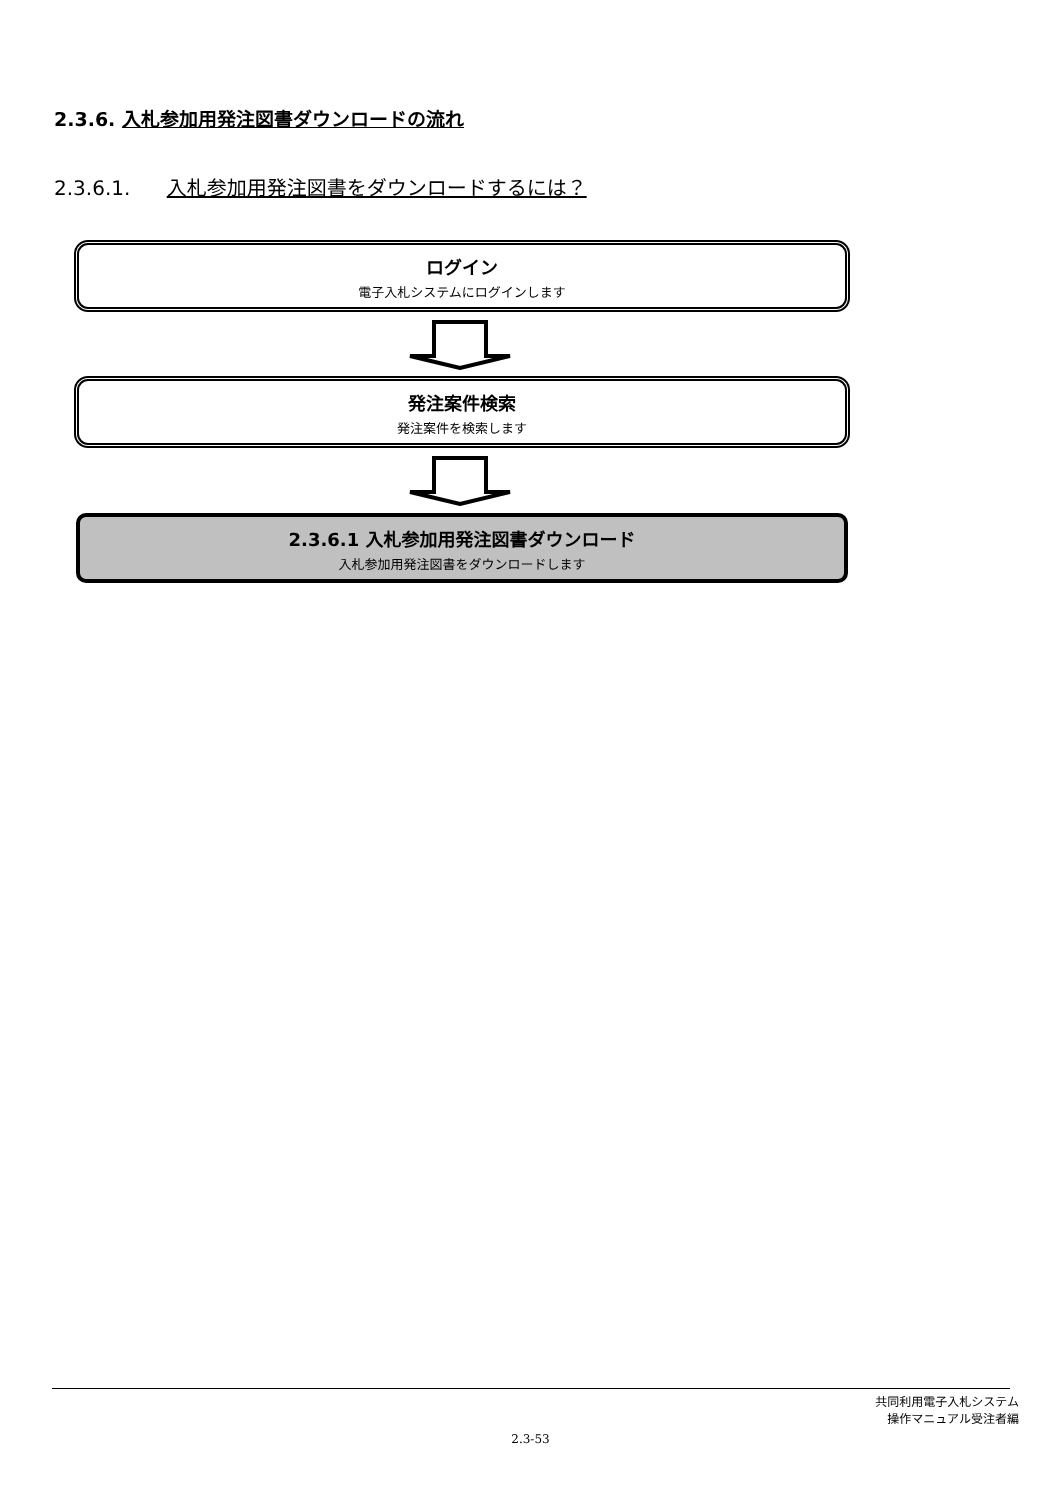2.3.6. 入札参加用発注図書ダウンロードの流れ
2.3.6.1. 入札参加用発注図書をダウンロードするには？
ログイン
電子入札システムにログインします
発注案件検索
発注案件を検索します
2.3.6.1 入札参加用発注図書ダウンロード
入札参加用発注図書をダウンロードします
共同利用電子入札システム
操作マニュアル受注者編
2.3-53